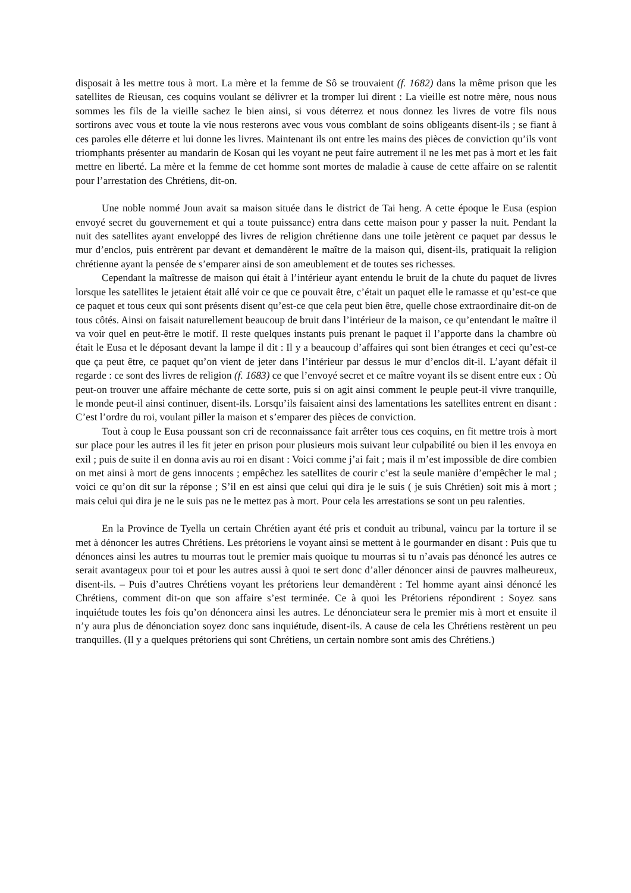disposait à les mettre tous à mort. La mère et la femme de Sô se trouvaient (f. 1682) dans la même prison que les satellites de Rieusan, ces coquins voulant se délivrer et la tromper lui dirent : La vieille est notre mère, nous nous sommes les fils de la vieille sachez le bien ainsi, si vous déterrez et nous donnez les livres de votre fils nous sortirons avec vous et toute la vie nous resterons avec vous vous comblant de soins obligeants disent-ils ; se fiant à ces paroles elle déterre et lui donne les livres. Maintenant ils ont entre les mains des pièces de conviction qu’ils vont triomphants présenter au mandarin de Kosan qui les voyant ne peut faire autrement il ne les met pas à mort et les fait mettre en liberté. La mère et la femme de cet homme sont mortes de maladie à cause de cette affaire on se ralentit pour l’arrestation des Chrétiens, dit-on.
Une noble nommé Joun avait sa maison située dans le district de Tai heng. A cette époque le Eusa (espion envoyé secret du gouvernement et qui a toute puissance) entra dans cette maison pour y passer la nuit. Pendant la nuit des satellites ayant enveloppé des livres de religion chrétienne dans une toile jetèrent ce paquet par dessus le mur d’enclos, puis entrèrent par devant et demandèrent le maître de la maison qui, disent-ils, pratiquait la religion chrétienne ayant la pensée de s’emparer ainsi de son ameublement et de toutes ses richesses.
Cependant la maîtresse de maison qui était à l’intérieur ayant entendu le bruit de la chute du paquet de livres lorsque les satellites le jetaient était allé voir ce que ce pouvait être, c’était un paquet elle le ramasse et qu’est-ce que ce paquet et tous ceux qui sont présents disent qu’est-ce que cela peut bien être, quelle chose extraordinaire dit-on de tous côtés. Ainsi on faisait naturellement beaucoup de bruit dans l’intérieur de la maison, ce qu’entendant le maître il va voir quel en peut-être le motif. Il reste quelques instants puis prenant le paquet il l’apporte dans la chambre où était le Eusa et le déposant devant la lampe il dit : Il y a beaucoup d’affaires qui sont bien étranges et ceci qu’est-ce que ça peut être, ce paquet qu’on vient de jeter dans l’intérieur par dessus le mur d’enclos dit-il. L’ayant défait il regarde : ce sont des livres de religion (f. 1683) ce que l’envoyé secret et ce maître voyant ils se disent entre eux : Où peut-on trouver une affaire méchante de cette sorte, puis si on agit ainsi comment le peuple peut-il vivre tranquille, le monde peut-il ainsi continuer, disent-ils. Lorsqu’ils faisaient ainsi des lamentations les satellites entrent en disant : C’est l’ordre du roi, voulant piller la maison et s’emparer des pièces de conviction.
Tout à coup le Eusa poussant son cri de reconnaissance fait arrêter tous ces coquins, en fit mettre trois à mort sur place pour les autres il les fit jeter en prison pour plusieurs mois suivant leur culpabilité ou bien il les envoya en exil ; puis de suite il en donna avis au roi en disant : Voici comme j’ai fait ; mais il m’est impossible de dire combien on met ainsi à mort de gens innocents ; empêchez les satellites de courir c’est la seule manière d’empêcher le mal ; voici ce qu’on dit sur la réponse ; S’il en est ainsi que celui qui dira je le suis ( je suis Chrétien) soit mis à mort ; mais celui qui dira je ne le suis pas ne le mettez pas à mort. Pour cela les arrestations se sont un peu ralenties.
En la Province de Tyella un certain Chrétien ayant été pris et conduit au tribunal, vaincu par la torture il se met à dénoncer les autres Chrétiens. Les prétoriens le voyant ainsi se mettent à le gourmander en disant : Puis que tu dénonces ainsi les autres tu mourras tout le premier mais quoique tu mourras si tu n’avais pas dénoncé les autres ce serait avantageux pour toi et pour les autres aussi à quoi te sert donc d’aller dénoncer ainsi de pauvres malheureux, disent-ils. – Puis d’autres Chrétiens voyant les prétoriens leur demandèrent : Tel homme ayant ainsi dénoncé les Chrétiens, comment dit-on que son affaire s’est terminée. Ce à quoi les Prétoriens répondirent : Soyez sans inquiétude toutes les fois qu’on dénoncera ainsi les autres. Le dénonciateur sera le premier mis à mort et ensuite il n’y aura plus de dénonciation soyez donc sans inquiétude, disent-ils. A cause de cela les Chrétiens restèrent un peu tranquilles. (Il y a quelques prétoriens qui sont Chrétiens, un certain nombre sont amis des Chrétiens.)